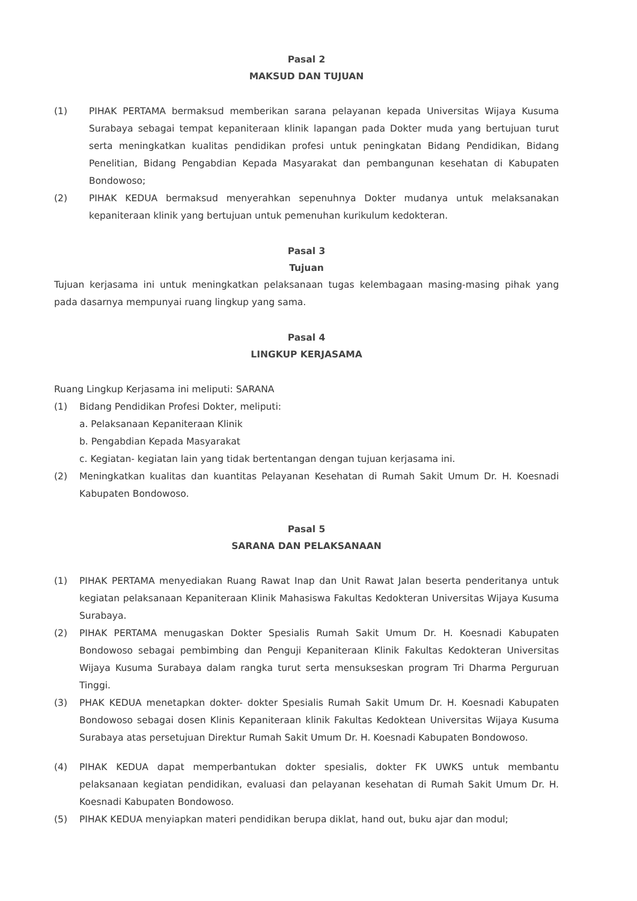Pasal 2
MAKSUD DAN TUJUAN
(1) PIHAK PERTAMA bermaksud memberikan sarana pelayanan kepada Universitas Wijaya Kusuma Surabaya sebagai tempat kepaniteraan klinik lapangan pada Dokter muda yang bertujuan turut serta meningkatkan kualitas pendidikan profesi untuk peningkatan Bidang Pendidikan, Bidang Penelitian, Bidang Pengabdian Kepada Masyarakat dan pembangunan kesehatan di Kabupaten Bondowoso;
(2) PIHAK KEDUA bermaksud menyerahkan sepenuhnya Dokter mudanya untuk melaksanakan kepaniteraan klinik yang bertujuan untuk pemenuhan kurikulum kedokteran.
Pasal 3
Tujuan
Tujuan kerjasama ini untuk meningkatkan pelaksanaan tugas kelembagaan masing-masing pihak yang pada dasarnya mempunyai ruang lingkup yang sama.
Pasal 4
LINGKUP KERJASAMA
Ruang Lingkup Kerjasama ini meliputi: SARANA
(1) Bidang Pendidikan Profesi Dokter, meliputi:
a. Pelaksanaan Kepaniteraan Klinik
b. Pengabdian Kepada Masyarakat
c. Kegiatan- kegiatan lain yang tidak bertentangan dengan tujuan kerjasama ini.
(2) Meningkatkan kualitas dan kuantitas Pelayanan Kesehatan di Rumah Sakit Umum Dr. H. Koesnadi Kabupaten Bondowoso.
Pasal 5
SARANA DAN PELAKSANAAN
(1) PIHAK PERTAMA menyediakan Ruang Rawat Inap dan Unit Rawat Jalan beserta penderitanya untuk kegiatan pelaksanaan Kepaniteraan Klinik Mahasiswa Fakultas Kedokteran Universitas Wijaya Kusuma Surabaya.
(2) PIHAK PERTAMA menugaskan Dokter Spesialis Rumah Sakit Umum Dr. H. Koesnadi Kabupaten Bondowoso sebagai pembimbing dan Penguji Kepaniteraan Klinik Fakultas Kedokteran Universitas Wijaya Kusuma Surabaya dalam rangka turut serta mensukseskan program Tri Dharma Perguruan Tinggi.
(3) PHAK KEDUA menetapkan dokter- dokter Spesialis Rumah Sakit Umum Dr. H. Koesnadi Kabupaten Bondowoso sebagai dosen Klinis Kepaniteraan klinik Fakultas Kedoktean Universitas Wijaya Kusuma Surabaya atas persetujuan Direktur Rumah Sakit Umum Dr. H. Koesnadi Kabupaten Bondowoso.
(4) PIHAK KEDUA dapat memperbantukan dokter spesialis, dokter FK UWKS untuk membantu pelaksanaan kegiatan pendidikan, evaluasi dan pelayanan kesehatan di Rumah Sakit Umum Dr. H. Koesnadi Kabupaten Bondowoso.
(5) PIHAK KEDUA menyiapkan materi pendidikan berupa diklat, hand out, buku ajar dan modul;